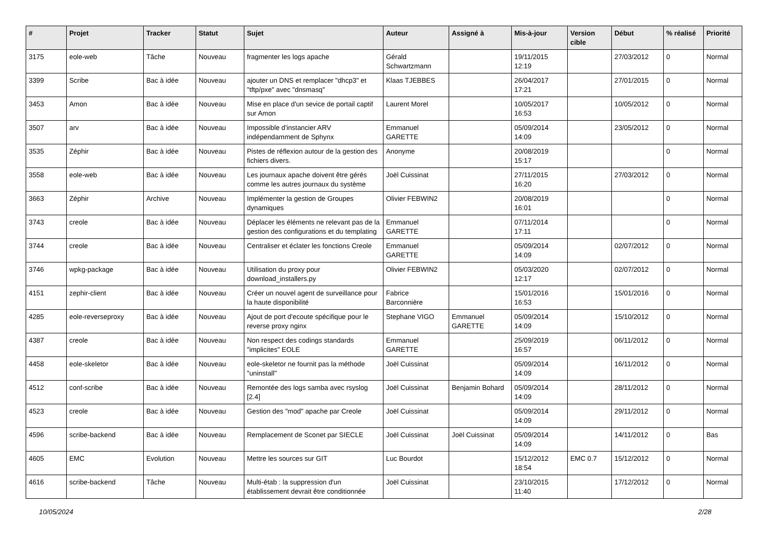| # | Projet | Tracker | Statut | Sujet | Auteur | Assigné à | Mis-à-jour | Version cible | Début | % réalisé | Priorité |
| --- | --- | --- | --- | --- | --- | --- | --- | --- | --- | --- | --- |
| 3175 | eole-web | Tâche | Nouveau | fragmenter les logs apache | Gérald Schwartzmann | | 19/11/2015 12:19 | | 27/03/2012 | 0 | Normal |
| 3399 | Scribe | Bac à idée | Nouveau | ajouter un DNS et remplacer "dhcp3" et "tftp/pxe" avec "dnsmasq" | Klaas TJEBBES | | 26/04/2017 17:21 | | 27/01/2015 | 0 | Normal |
| 3453 | Amon | Bac à idée | Nouveau | Mise en place d'un sevice de portail captif sur Amon | Laurent Morel | | 10/05/2017 16:53 | | 10/05/2012 | 0 | Normal |
| 3507 | arv | Bac à idée | Nouveau | Impossible d'instancier ARV indépendamment de Sphynx | Emmanuel GARETTE | | 05/09/2014 14:09 | | 23/05/2012 | 0 | Normal |
| 3535 | Zéphir | Bac à idée | Nouveau | Pistes de réflexion autour de la gestion des fichiers divers. | Anonyme | | 20/08/2019 15:17 | | | 0 | Normal |
| 3558 | eole-web | Bac à idée | Nouveau | Les journaux apache doivent être gérés comme les autres journaux du système | Joël Cuissinat | | 27/11/2015 16:20 | | 27/03/2012 | 0 | Normal |
| 3663 | Zéphir | Archive | Nouveau | Implémenter la gestion de Groupes dynamiques | Olivier FEBWIN2 | | 20/08/2019 16:01 | | | 0 | Normal |
| 3743 | creole | Bac à idée | Nouveau | Déplacer les éléments ne relevant pas de la gestion des configurations et du templating | Emmanuel GARETTE | | 07/11/2014 17:11 | | | 0 | Normal |
| 3744 | creole | Bac à idée | Nouveau | Centraliser et éclater les fonctions Creole | Emmanuel GARETTE | | 05/09/2014 14:09 | | 02/07/2012 | 0 | Normal |
| 3746 | wpkg-package | Bac à idée | Nouveau | Utilisation du proxy pour download_installers.py | Olivier FEBWIN2 | | 05/03/2020 12:17 | | 02/07/2012 | 0 | Normal |
| 4151 | zephir-client | Bac à idée | Nouveau | Créer un nouvel agent de surveillance pour la haute disponibilité | Fabrice Barconnière | | 15/01/2016 16:53 | | 15/01/2016 | 0 | Normal |
| 4285 | eole-reverseproxy | Bac à idée | Nouveau | Ajout de port d'ecoute spécifique pour le reverse proxy nginx | Stephane VIGO | Emmanuel GARETTE | 05/09/2014 14:09 | | 15/10/2012 | 0 | Normal |
| 4387 | creole | Bac à idée | Nouveau | Non respect des codings standards "implicites" EOLE | Emmanuel GARETTE | | 25/09/2019 16:57 | | 06/11/2012 | 0 | Normal |
| 4458 | eole-skeletor | Bac à idée | Nouveau | eole-skeletor ne fournit pas la méthode "uninstall" | Joël Cuissinat | | 05/09/2014 14:09 | | 16/11/2012 | 0 | Normal |
| 4512 | conf-scribe | Bac à idée | Nouveau | Remontée des logs samba avec rsyslog [2.4] | Joël Cuissinat | Benjamin Bohard | 05/09/2014 14:09 | | 28/11/2012 | 0 | Normal |
| 4523 | creole | Bac à idée | Nouveau | Gestion des "mod" apache par Creole | Joël Cuissinat | | 05/09/2014 14:09 | | 29/11/2012 | 0 | Normal |
| 4596 | scribe-backend | Bac à idée | Nouveau | Remplacement de Sconet par SIECLE | Joël Cuissinat | Joël Cuissinat | 05/09/2014 14:09 | | 14/11/2012 | 0 | Bas |
| 4605 | EMC | Evolution | Nouveau | Mettre les sources sur GIT | Luc Bourdot | | 15/12/2012 18:54 | EMC 0.7 | 15/12/2012 | 0 | Normal |
| 4616 | scribe-backend | Tâche | Nouveau | Multi-étab : la suppression d'un établissement devrait être conditionnée | Joël Cuissinat | | 23/10/2015 11:40 | | 17/12/2012 | 0 | Normal |
10/05/2024 2/28